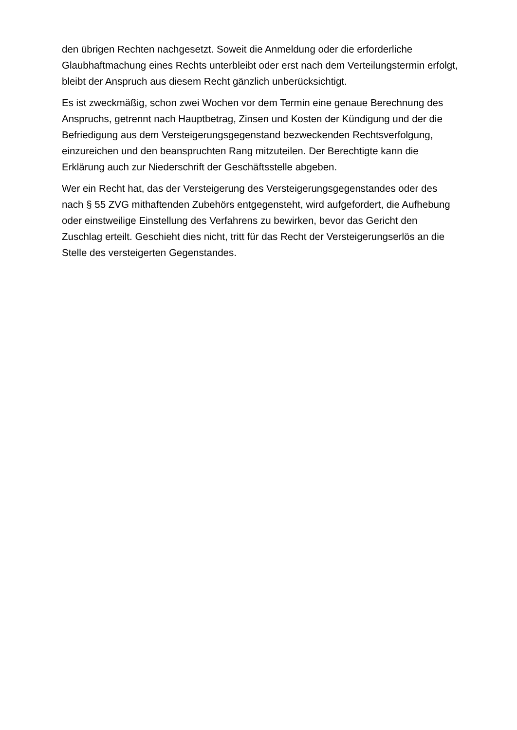den übrigen Rechten nachgesetzt. Soweit die Anmeldung oder die erforderliche Glaubhaftmachung eines Rechts unterbleibt oder erst nach dem Verteilungstermin erfolgt, bleibt der Anspruch aus diesem Recht gänzlich unberücksichtigt.
Es ist zweckmäßig, schon zwei Wochen vor dem Termin eine genaue Berechnung des Anspruchs, getrennt nach Hauptbetrag, Zinsen und Kosten der Kündigung und der die Befriedigung aus dem Versteigerungsgegenstand bezweckenden Rechtsverfolgung, einzureichen und den beanspruchten Rang mitzuteilen. Der Berechtigte kann die Erklärung auch zur Niederschrift der Geschäftsstelle abgeben.
Wer ein Recht hat, das der Versteigerung des Versteigerungsgegenstandes oder des nach § 55 ZVG mithaftenden Zubehörs entgegensteht, wird aufgefordert, die Aufhebung oder einstweilige Einstellung des Verfahrens zu bewirken, bevor das Gericht den Zuschlag erteilt. Geschieht dies nicht, tritt für das Recht der Versteigerungserlös an die Stelle des versteigerten Gegenstandes.